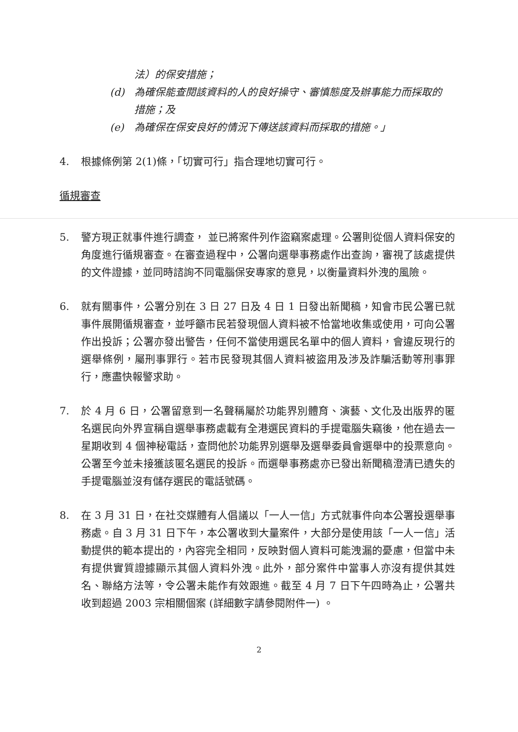法）的保安措施；
(d) 為確保能查閱該資料的人的良好操守、審慎態度及辦事能力而採取的措施；及
(e) 為確保在保安良好的情況下傳送該資料而採取的措施。」
4. 根據條例第 2(1)條，「切實可行」指合理地切實可行。
循規審查
5. 警方現正就事件進行調查， 並已將案件列作盜竊案處理。公署則從個人資料保安的角度進行循規審查。在審查過程中，公署向選舉事務處作出查詢，審視了該處提供的文件證據，並同時諮詢不同電腦保安專家的意見，以衡量資料外洩的風險。
6. 就有關事件，公署分別在 3 日 27 日及 4 日 1 日發出新聞稿，知會市民公署已就事件展開循規審查，並呼籲市民若發現個人資料被不恰當地收集或使用，可向公署作出投訴；公署亦發出警告，任何不當使用選民名單中的個人資料，會違反現行的選舉條例，屬刑事罪行。若市民發現其個人資料被盜用及涉及詐騙活動等刑事罪行，應盡快報警求助。
7. 於 4 月 6 日，公署留意到一名聲稱屬於功能界別體育、演藝、文化及出版界的匿名選民向外界宣稱自選舉事務處載有全港選民資料的手提電腦失竊後，他在過去一星期收到 4 個神秘電話，查問他於功能界別選舉及選舉委員會選舉中的投票意向。公署至今並未接獲該匿名選民的投訴。而選舉事務處亦已發出新聞稿澄清已遺失的手提電腦並沒有儲存選民的電話號碼。
8. 在 3 月 31 日，在社交媒體有人倡議以「一人一信」方式就事件向本公署投選舉事務處。自 3 月 31 日下午，本公署收到大量案件，大部分是使用該「一人一信」活動提供的範本提出的，內容完全相同，反映對個人資料可能洩漏的憂慮，但當中未有提供實質證據顯示其個人資料外洩。此外，部分案件中當事人亦沒有提供其姓名、聯絡方法等，令公署未能作有效跟進。截至 4 月 7 日下午四時為止，公署共收到超過 2003 宗相關個案 (詳細數字請參閱附件一) 。
2